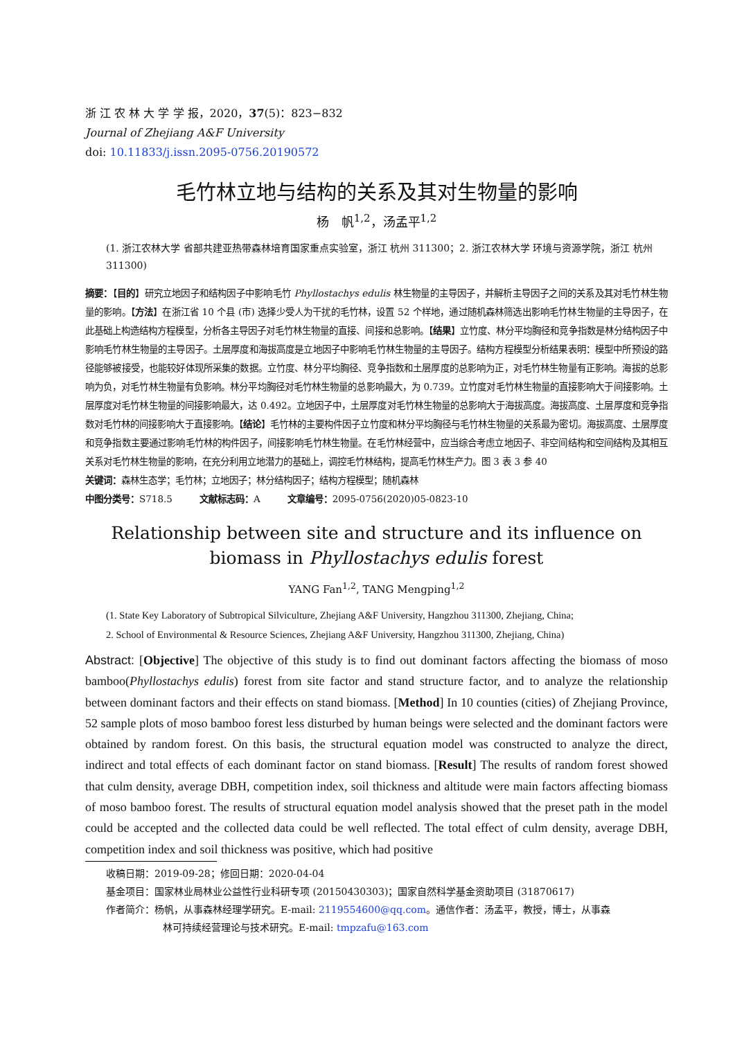浙 江 农 林 大 学 学 报，2020，37(5)：823−832
Journal of Zhejiang A&F University
doi: 10.11833/j.issn.2095-0756.20190572
毛竹林立地与结构的关系及其对生物量的影响
杨　帆<sup>1,2</sup>，汤孟平<sup>1,2</sup>
(1. 浙江农林大学 省部共建亚热带森林培育国家重点实验室，浙江 杭州 311300；2. 浙江农林大学 环境与资源学院，浙江 杭州 311300)
摘要：【目的】研究立地因子和结构因子中影响毛竹 Phyllostachys edulis 林生物量的主导因子，并解析主导因子之间的关系及其对毛竹林生物量的影响。【方法】在浙江省 10 个县 (市) 选择少受人为干扰的毛竹林，设置 52 个样地，通过随机森林筛选出影响毛竹林生物量的主导因子，在此基础上构造结构方程模型，分析各主导因子对毛竹林生物量的直接、间接和总影响。【结果】立竹度、林分平均胸径和竞争指数是林分结构因子中影响毛竹林生物量的主导因子。土层厚度和海拔高度是立地因子中影响毛竹林生物量的主导因子。结构方程模型分析结果表明：模型中所预设的路径能够被接受，也能较好体现所采集的数据。立竹度、林分平均胸径、竞争指数和土层厚度的总影响为正，对毛竹林生物量有正影响。海拔的总影响为负，对毛竹林生物量有负影响。林分平均胸径对毛竹林生物量的总影响最大，为 0.739。立竹度对毛竹林生物量的直接影响大于间接影响。土层厚度对毛竹林生物量的间接影响最大，达 0.492。立地因子中，土层厚度对毛竹林生物量的总影响大于海拔高度。海拔高度、土层厚度和竞争指数对毛竹林的间接影响大于直接影响。【结论】毛竹林的主要构件因子立竹度和林分平均胸径与毛竹林生物量的关系最为密切。海拔高度、土层厚度和竞争指数主要通过影响毛竹林的构件因子，间接影响毛竹林生物量。在毛竹林经营中，应当综合考虑立地因子、非空间结构和空间结构及其相互关系对毛竹林生物量的影响，在充分利用立地潜力的基础上，调控毛竹林结构，提高毛竹林生产力。图 3 表 3 参 40
关键词：森林生态学；毛竹林；立地因子；林分结构因子；结构方程模型；随机森林
中图分类号：S718.5　　　文献标志码：A　　　文章编号：2095-0756(2020)05-0823-10
Relationship between site and structure and its influence on biomass in Phyllostachys edulis forest
YANG Fan<sup>1,2</sup>, TANG Mengping<sup>1,2</sup>
(1. State Key Laboratory of Subtropical Silviculture, Zhejiang A&F University, Hangzhou 311300, Zhejiang, China;
2. School of Environmental & Resource Sciences, Zhejiang A&F University, Hangzhou 311300, Zhejiang, China)
Abstract: [Objective] The objective of this study is to find out dominant factors affecting the biomass of moso bamboo(Phyllostachys edulis) forest from site factor and stand structure factor, and to analyze the relationship between dominant factors and their effects on stand biomass. [Method] In 10 counties (cities) of Zhejiang Province, 52 sample plots of moso bamboo forest less disturbed by human beings were selected and the dominant factors were obtained by random forest. On this basis, the structural equation model was constructed to analyze the direct, indirect and total effects of each dominant factor on stand biomass. [Result] The results of random forest showed that culm density, average DBH, competition index, soil thickness and altitude were main factors affecting biomass of moso bamboo forest. The results of structural equation model analysis showed that the preset path in the model could be accepted and the collected data could be well reflected. The total effect of culm density, average DBH, competition index and soil thickness was positive, which had positive
收稿日期：2019-09-28；修回日期：2020-04-04
基金项目：国家林业局林业公益性行业科研专项 (20150430303)；国家自然科学基金资助项目 (31870617)
作者简介：杨帆，从事森林经理学研究。E-mail: 2119554600@qq.com。通信作者：汤孟平，教授，博士，从事森
林可持续经营理论与技术研究。E-mail: tmpzafu@163.com